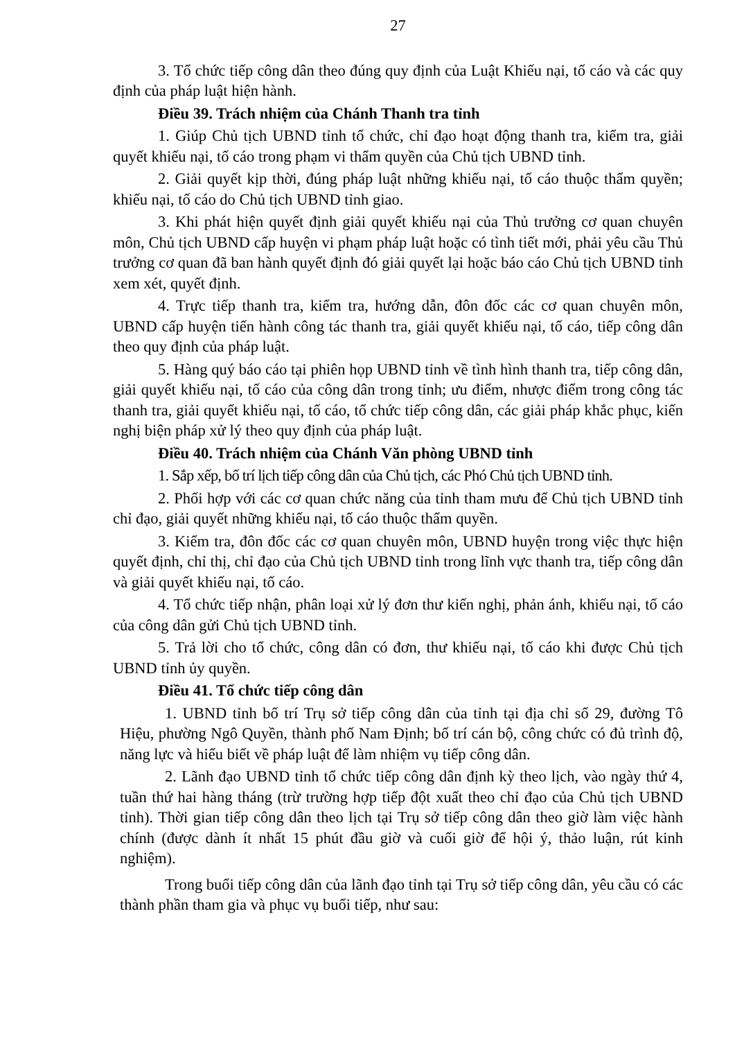27
3. Tổ chức tiếp công dân theo đúng quy định của Luật Khiếu nại, tố cáo và các quy định của pháp luật hiện hành.
Điều 39. Trách nhiệm của Chánh Thanh tra tỉnh
1. Giúp Chủ tịch UBND tỉnh tổ chức, chỉ đạo hoạt động thanh tra, kiểm tra, giải quyết khiếu nại, tố cáo trong phạm vi thẩm quyền của Chủ tịch UBND tỉnh.
2. Giải quyết kịp thời, đúng pháp luật những khiếu nại, tố cáo thuộc thẩm quyền; khiếu nại, tố cáo do Chủ tịch UBND tỉnh giao.
3. Khi phát hiện quyết định giải quyết khiếu nại của Thủ trưởng cơ quan chuyên môn, Chủ tịch UBND cấp huyện vi phạm pháp luật hoặc có tình tiết mới, phải yêu cầu Thủ trưởng cơ quan đã ban hành quyết định đó giải quyết lại hoặc báo cáo Chủ tịch UBND tỉnh xem xét, quyết định.
4. Trực tiếp thanh tra, kiểm tra, hướng dẫn, đôn đốc các cơ quan chuyên môn, UBND cấp huyện tiến hành công tác thanh tra, giải quyết khiếu nại, tố cáo, tiếp công dân theo quy định của pháp luật.
5. Hàng quý báo cáo tại phiên họp UBND tỉnh về tình hình thanh tra, tiếp công dân, giải quyết khiếu nại, tố cáo của công dân trong tỉnh; ưu điểm, nhược điểm trong công tác thanh tra, giải quyết khiếu nại, tố cáo, tổ chức tiếp công dân, các giải pháp khắc phục, kiến nghị biện pháp xử lý theo quy định của pháp luật.
Điều 40. Trách nhiệm của Chánh Văn phòng UBND tỉnh
1. Sắp xếp, bố trí lịch tiếp công dân của Chủ tịch, các Phó Chủ tịch UBND tỉnh.
2. Phối hợp với các cơ quan chức năng của tỉnh tham mưu để Chủ tịch UBND tỉnh chỉ đạo, giải quyết những khiếu nại, tố cáo thuộc thẩm quyền.
3. Kiểm tra, đôn đốc các cơ quan chuyên môn, UBND huyện trong việc thực hiện quyết định, chỉ thị, chỉ đạo của Chủ tịch UBND tỉnh trong lĩnh vực thanh tra, tiếp công dân và giải quyết khiếu nại, tố cáo.
4. Tổ chức tiếp nhận, phân loại xử lý đơn thư kiến nghị, phản ánh, khiếu nại, tố cáo của công dân gửi Chủ tịch UBND tỉnh.
5. Trả lời cho tổ chức, công dân có đơn, thư khiếu nại, tố cáo khi được Chủ tịch UBND tỉnh ủy quyền.
Điều 41. Tổ chức tiếp công dân
1. UBND tỉnh bố trí Trụ sở tiếp công dân của tỉnh tại địa chỉ số 29, đường Tô Hiệu, phường Ngô Quyền, thành phố Nam Định; bố trí cán bộ, công chức có đủ trình độ, năng lực và hiểu biết về pháp luật để làm nhiệm vụ tiếp công dân.
2. Lãnh đạo UBND tỉnh tổ chức tiếp công dân định kỳ theo lịch, vào ngày thứ 4, tuần thứ hai hàng tháng (trừ trường hợp tiếp đột xuất theo chỉ đạo của Chủ tịch UBND tỉnh). Thời gian tiếp công dân theo lịch tại Trụ sở tiếp công dân theo giờ làm việc hành chính (được dành ít nhất 15 phút đầu giờ và cuối giờ để hội ý, thảo luận, rút kinh nghiệm).
Trong buổi tiếp công dân của lãnh đạo tỉnh tại Trụ sở tiếp công dân, yêu cầu có các thành phần tham gia và phục vụ buổi tiếp, như sau: